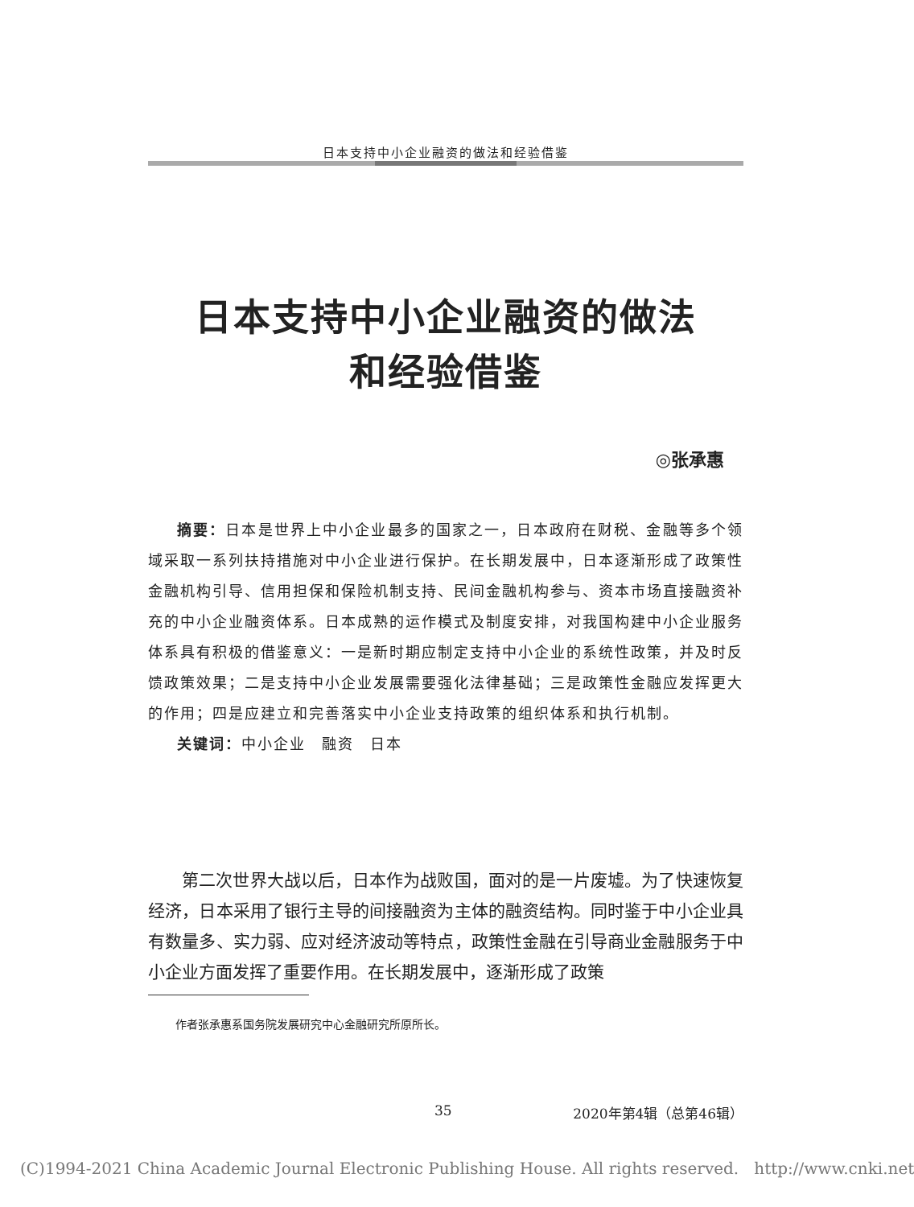日本支持中小企业融资的做法和经验借鉴
日本支持中小企业融资的做法
和经验借鉴
◎张承惠
摘要：日本是世界上中小企业最多的国家之一，日本政府在财税、金融等多个领域采取一系列扶持措施对中小企业进行保护。在长期发展中，日本逐渐形成了政策性金融机构引导、信用担保和保险机制支持、民间金融机构参与、资本市场直接融资补充的中小企业融资体系。日本成熟的运作模式及制度安排，对我国构建中小企业服务体系具有积极的借鉴意义：一是新时期应制定支持中小企业的系统性政策，并及时反馈政策效果；二是支持中小企业发展需要强化法律基础；三是政策性金融应发挥更大的作用；四是应建立和完善落实中小企业支持政策的组织体系和执行机制。
关键词：中小企业　融资　日本
第二次世界大战以后，日本作为战败国，面对的是一片废墟。为了快速恢复经济，日本采用了银行主导的间接融资为主体的融资结构。同时鉴于中小企业具有数量多、实力弱、应对经济波动等特点，政策性金融在引导商业金融服务于中小企业方面发挥了重要作用。在长期发展中，逐渐形成了政策
作者张承惠系国务院发展研究中心金融研究所原所长。
35 2020年第4辑（总第46辑）
(C)1994-2021 China Academic Journal Electronic Publishing House. All rights reserved. http://www.cnki.net